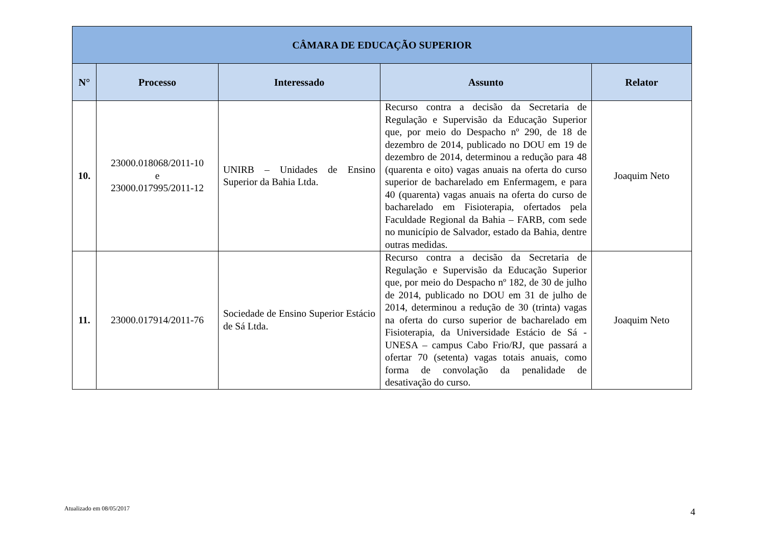| CÂMARA DE EDUCAÇÃO SUPERIOR | | | | |
| --- | --- | --- | --- | --- |
| N° | Processo | Interessado | Assunto | Relator |
| 10. | 23000.018068/2011-10 e 23000.017995/2011-12 | UNIRB – Unidades de Ensino Superior da Bahia Ltda. | Recurso contra a decisão da Secretaria de Regulação e Supervisão da Educação Superior que, por meio do Despacho nº 290, de 18 de dezembro de 2014, publicado no DOU em 19 de dezembro de 2014, determinou a redução para 48 (quarenta e oito) vagas anuais na oferta do curso superior de bacharelado em Enfermagem, e para 40 (quarenta) vagas anuais na oferta do curso de bacharelado em Fisioterapia, ofertados pela Faculdade Regional da Bahia – FARB, com sede no município de Salvador, estado da Bahia, dentre outras medidas. | Joaquim Neto |
| 11. | 23000.017914/2011-76 | Sociedade de Ensino Superior Estácio de Sá Ltda. | Recurso contra a decisão da Secretaria de Regulação e Supervisão da Educação Superior que, por meio do Despacho nº 182, de 30 de julho de 2014, publicado no DOU em 31 de julho de 2014, determinou a redução de 30 (trinta) vagas na oferta do curso superior de bacharelado em Fisioterapia, da Universidade Estácio de Sá - UNESA – campus Cabo Frio/RJ, que passará a ofertar 70 (setenta) vagas totais anuais, como forma de convolação da penalidade de desativação do curso. | Joaquim Neto |
Atualizado em 08/05/2017 4